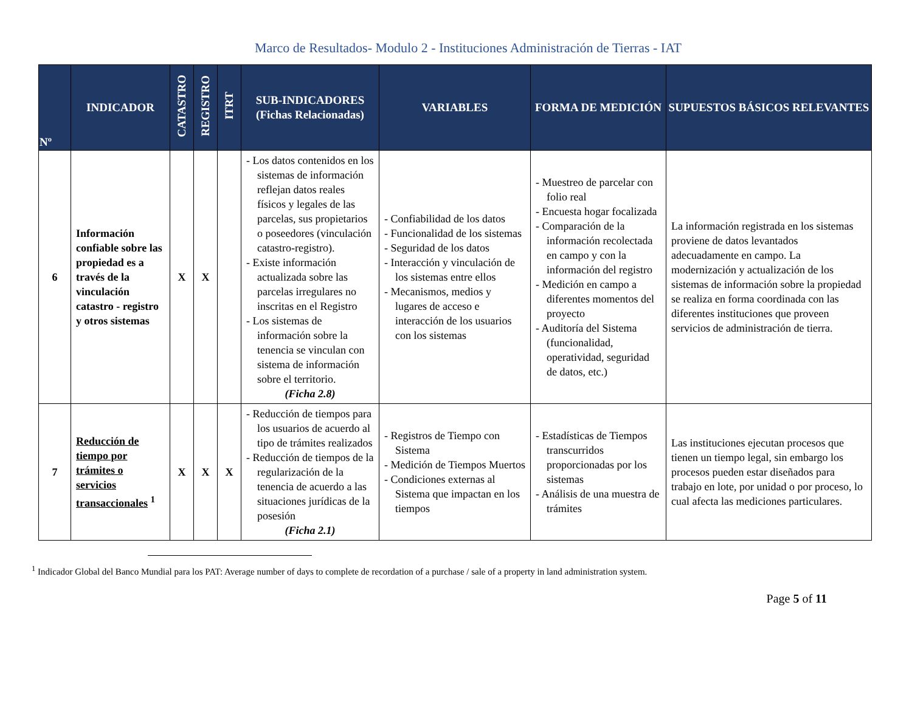Marco de Resultados- Modulo 2 - Instituciones Administración de Tierras - IAT
| Nº | INDICADOR | CATASTRO | REGISTRO | ITRT | SUB-INDICADORES (Fichas Relacionadas) | VARIABLES | FORMA DE MEDICIÓN | SUPUESTOS BÁSICOS RELEVANTES |
| --- | --- | --- | --- | --- | --- | --- | --- | --- |
| 6 | Información confiable sobre las propiedad es a través de la vinculación catastro - registro y otros sistemas | X | X | | - Los datos contenidos en los sistemas de información reflejan datos reales físicos y legales de las parcelas, sus propietarios o poseedores (vinculación catastro-registro). - Existe información actualizada sobre las parcelas irregulares no inscritas en el Registro - Los sistemas de información sobre la tenencia se vinculan con sistema de información sobre el territorio. (Ficha 2.8) | - Confiabilidad de los datos - Funcionalidad de los sistemas - Seguridad de los datos - Interacción y vinculación de los sistemas entre ellos - Mecanismos, medios y lugares de acceso e interacción de los usuarios con los sistemas | - Muestreo de parcelar con folio real - Encuesta hogar focalizada - Comparación de la información recolectada en campo y con la información del registro - Medición en campo a diferentes momentos del proyecto - Auditoría del Sistema (funcionalidad, operatividad, seguridad de datos, etc.) | La información registrada en los sistemas proviene de datos levantados adecuadamente en campo. La modernización y actualización de los sistemas de información sobre la propiedad se realiza en forma coordinada con las diferentes instituciones que proveen servicios de administración de tierra. |
| 7 | Reducción de tiempo por trámites o servicios transaccionales <sup>1</sup> | X | X | X | - Reducción de tiempos para los usuarios de acuerdo al tipo de trámites realizados - Reducción de tiempos de la regularización de la tenencia de acuerdo a las situaciones jurídicas de la posesión (Ficha 2.1) | - Registros de Tiempo con Sistema - Medición de Tiempos Muertos - Condiciones externas al Sistema que impactan en los tiempos | - Estadísticas de Tiempos transcurridos proporcionadas por los sistemas - Análisis de una muestra de trámites | Las instituciones ejecutan procesos que tienen un tiempo legal, sin embargo los procesos pueden estar diseñados para trabajo en lote, por unidad o por proceso, lo cual afecta las mediciones particulares. |
<sup>1</sup> Indicador Global del Banco Mundial para los PAT: Average number of days to complete de recordation of a purchase / sale of a property in land administration system.
Page 5 of 11